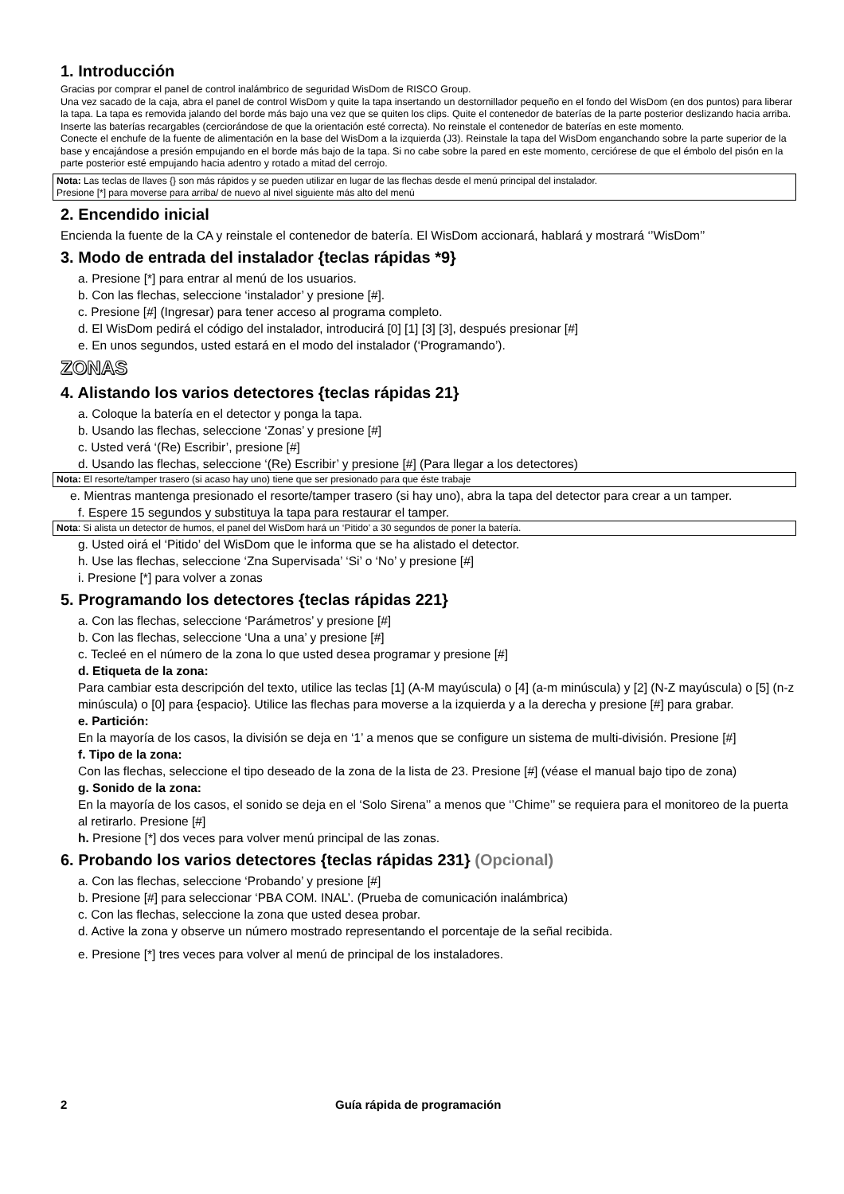1. Introducción
Gracias por comprar el panel de control inalámbrico de seguridad WisDom de RISCO Group.
Una vez sacado de la caja, abra el panel de control WisDom y quite la tapa insertando un destornillador pequeño en el fondo del WisDom (en dos puntos) para liberar la tapa. La tapa es removida jalando del borde más bajo una vez que se quiten los clips. Quite el contenedor de baterías de la parte posterior deslizando hacia arriba. Inserte las baterías recargables (cerciorándose de que la orientación esté correcta). No reinstale el contenedor de baterías en este momento.
Conecte el enchufe de la fuente de alimentación en la base del WisDom a la izquierda (J3). Reinstale la tapa del WisDom enganchando sobre la parte superior de la base y encajándose a presión empujando en el borde más bajo de la tapa. Si no cabe sobre la pared en este momento, cerciórese de que el émbolo del pisón en la parte posterior esté empujando hacia adentro y rotado a mitad del cerrojo.
Nota: Las teclas de llaves {} son más rápidos y se pueden utilizar en lugar de las flechas desde el menú principal del instalador.
Presione [*] para moverse para arriba/ de nuevo al nivel siguiente más alto del menú
2. Encendido inicial
Encienda la fuente de la CA y reinstale el contenedor de batería. El WisDom accionará, hablará y mostrará ‘’WisDom’’
3. Modo de entrada del instalador {teclas rápidas *9}
a. Presione [*] para entrar al menú de los usuarios.
b. Con las flechas, seleccione ‘instalador’ y presione [#].
c. Presione [#] (Ingresar) para tener acceso al programa completo.
d. El WisDom pedirá el código del instalador, introducirá [0] [1] [3] [3], después presionar [#]
e. En unos segundos, usted estará en el modo del instalador (‘Programando’).
ZONAS
4. Alistando los varios detectores {teclas rápidas 21}
a. Coloque la batería en el detector y ponga la tapa.
b. Usando las flechas, seleccione ‘Zonas’ y presione [#]
c. Usted verá ‘(Re) Escribir’, presione [#]
d. Usando las flechas, seleccione ‘(Re) Escribir’ y presione [#] (Para llegar a los detectores)
Nota: El resorte/tamper trasero (si acaso hay uno) tiene que ser presionado para que éste trabaje
e. Mientras mantenga presionado el resorte/tamper trasero (si hay uno), abra la tapa del detector para crear a un tamper.
f. Espere 15 segundos y substituya la tapa para restaurar el tamper.
Nota: Si alista un detector de humos, el panel del WisDom hará un ‘Pitido’ a 30 segundos de poner la batería.
g. Usted oirá el ‘Pitido’ del WisDom que le informa que se ha alistado el detector.
h. Use las flechas, seleccione ‘Zna Supervisada’ ‘Si’ o ‘No’ y presione [#]
i. Presione [*] para volver a zonas
5. Programando los detectores {teclas rápidas 221}
a. Con las flechas, seleccione ‘Parámetros’ y presione [#]
b. Con las flechas, seleccione ‘Una a una’ y presione [#]
c. Tecleé en el número de la zona lo que usted desea programar y presione [#]
d. Etiqueta de la zona:
Para cambiar esta descripción del texto, utilice las teclas [1] (A-M mayúscula) o [4] (a-m minúscula) y [2] (N-Z mayúscula) o [5] (n-z minúscula) o [0] para {espacio}. Utilice las flechas para moverse a la izquierda y a la derecha y presione [#] para grabar.
e. Partición:
En la mayoría de los casos, la división se deja en ‘1’ a menos que se configure un sistema de multi-división. Presione [#]
f. Tipo de la zona:
Con las flechas, seleccione el tipo deseado de la zona de la lista de 23. Presione [#] (véase el manual bajo tipo de zona)
g. Sonido de la zona:
En la mayoría de los casos, el sonido se deja en el ‘Solo Sirena’’ a menos que ‘’Chime’’ se requiera para el monitoreo de la puerta al retirarlo. Presione [#]
h. Presione [*] dos veces para volver menú principal de las zonas.
6. Probando los varios detectores {teclas rápidas 231} (Opcional)
a. Con las flechas, seleccione ‘Probando’ y presione [#]
b. Presione [#] para seleccionar ‘PBA COM. INAL’. (Prueba de comunicación inalámbrica)
c. Con las flechas, seleccione la zona que usted desea probar.
d. Active la zona y observe un número mostrado representando el porcentaje de la señal recibida.
e. Presione [*] tres veces para volver al menú de principal de los instaladores.
2 Guía rápida de programación